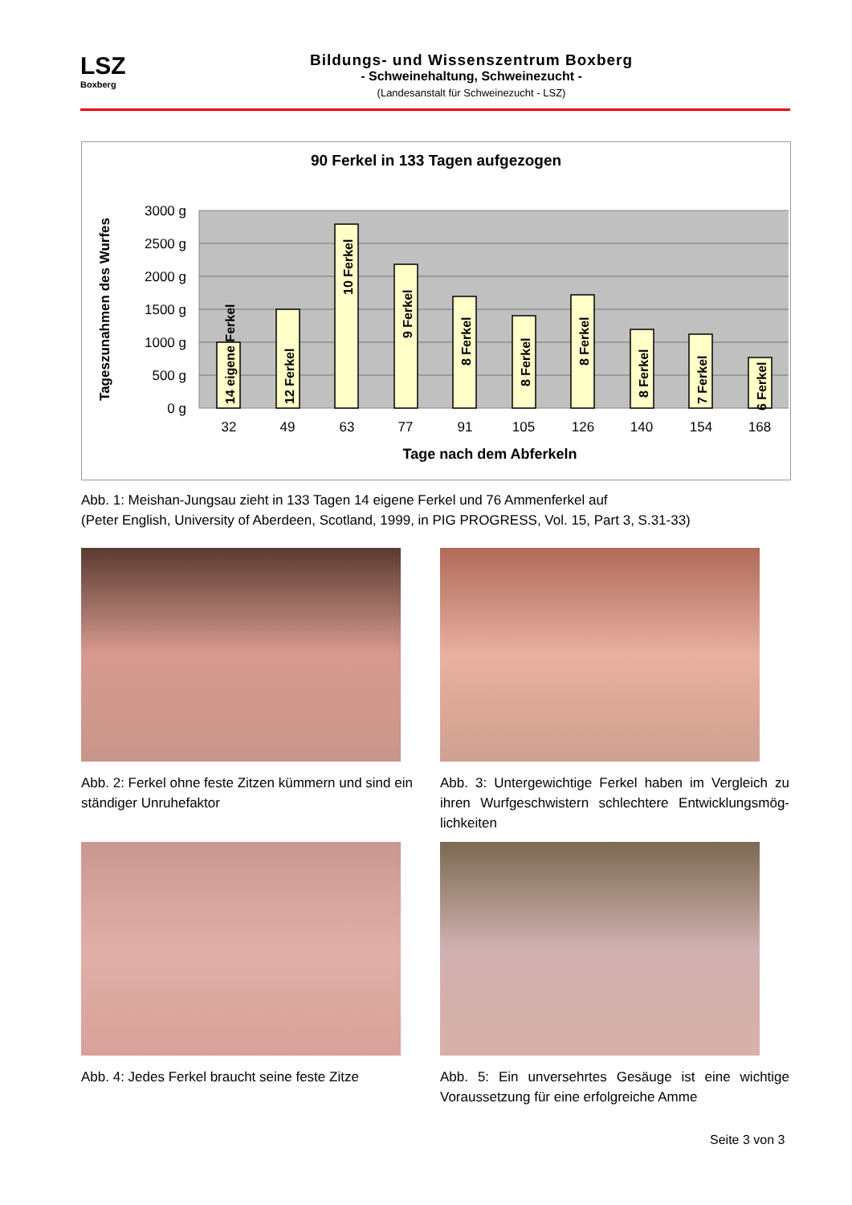LSZ
Boxberg
Bildungs- und Wissenszentrum Boxberg
- Schweinehaltung, Schweinezucht -
(Landesanstalt für Schweinezucht - LSZ)
90 Ferkel in 133 Tagen aufgezogen
3000 g
2500 g
2000 g
1500 g
1000 g
500 g
0 g
Tageszunahmen des Wurfes
14 eigene Ferkel
12 Ferkel
10 Ferkel
9 Ferkel
8 Ferkel
8 Ferkel
8 Ferkel
8 Ferkel
7 Ferkel
6 Ferkel
32
49
63
77
91
105
126
140
154
168
Tage nach dem Abferkeln
Abb. 1: Meishan-Jungsau zieht in 133 Tagen 14 eigene Ferkel und 76 Ammenferkel auf
(Peter English, University of Aberdeen, Scotland, 1999, in PIG PROGRESS, Vol. 15, Part 3, S.31-33)
Abb. 2: Ferkel ohne feste Zitzen kümmern und sind ein ständiger Unruhefaktor
Abb. 3: Untergewichtige Ferkel haben im Vergleich zu ihren Wurfgeschwistern schlechtere Entwicklungsmög-lichkeiten
Abb. 4: Jedes Ferkel braucht seine feste Zitze
Abb. 5: Ein unversehrtes Gesäuge ist eine wichtige Voraussetzung für eine erfolgreiche Amme
Seite 3 von 3